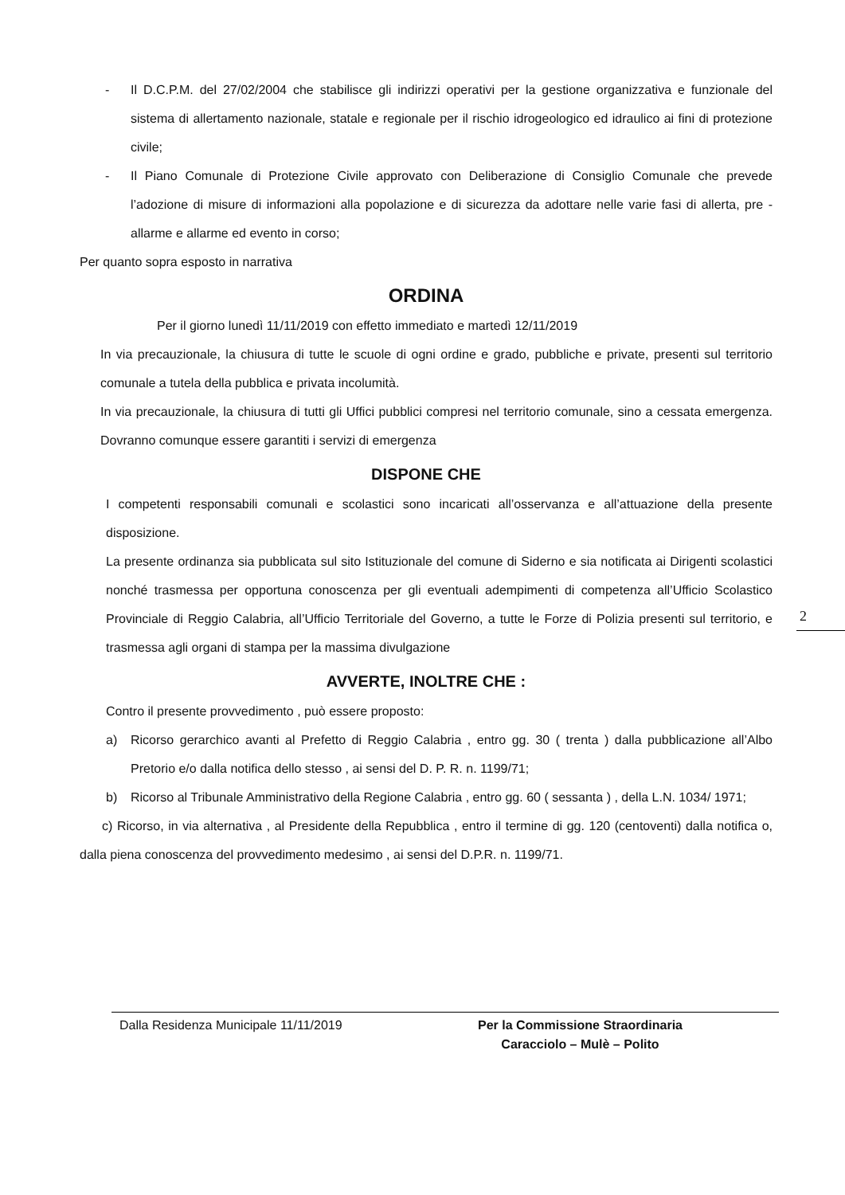- Il D.C.P.M. del 27/02/2004 che stabilisce gli indirizzi operativi per la gestione organizzativa e funzionale del sistema di allertamento nazionale, statale e regionale per il rischio idrogeologico ed idraulico ai fini di protezione civile;
- Il Piano Comunale di Protezione Civile approvato con Deliberazione di Consiglio Comunale che prevede l’adozione di misure di informazioni alla popolazione e di sicurezza da adottare nelle varie fasi di allerta, pre - allarme e allarme ed evento in corso;
Per quanto sopra esposto in narrativa
ORDINA
Per il giorno lunedì 11/11/2019 con effetto immediato e martedì 12/11/2019
In via precauzionale, la chiusura di tutte le scuole di ogni ordine e grado, pubbliche e private, presenti sul territorio comunale a tutela della pubblica e privata incolumità.
In via precauzionale, la chiusura di tutti gli Uffici pubblici compresi nel territorio comunale, sino a cessata emergenza. Dovranno comunque essere garantiti i servizi di emergenza
DISPONE CHE
I competenti responsabili comunali e scolastici sono incaricati all’osservanza e all’attuazione della presente disposizione.
La presente ordinanza sia pubblicata sul sito Istituzionale del comune di Siderno e sia notificata ai Dirigenti scolastici nonché trasmessa per opportuna conoscenza per gli eventuali adempimenti di competenza all’Ufficio Scolastico Provinciale di Reggio Calabria, all’Ufficio Territoriale del Governo, a tutte le Forze di Polizia presenti sul territorio, e trasmessa agli organi di stampa per la massima divulgazione
AVVERTE, INOLTRE CHE :
Contro il presente provvedimento , può essere proposto:
a) Ricorso gerarchico avanti al Prefetto di Reggio Calabria , entro gg. 30 ( trenta ) dalla pubblicazione all’Albo Pretorio e/o dalla notifica dello stesso , ai sensi del D. P. R. n. 1199/71;
b) Ricorso al Tribunale Amministrativo della Regione Calabria , entro gg. 60 ( sessanta ) , della L.N. 1034/ 1971;
c) Ricorso, in via alternativa , al Presidente della Repubblica , entro il termine di gg. 120 (centoventi) dalla notifica o, dalla piena conoscenza del provvedimento medesimo , ai sensi del D.P.R. n. 1199/71.
2
Dalla Residenza Municipale 11/11/2019 Per la Commissione Straordinaria
Caracciolo – Mulè – Polito